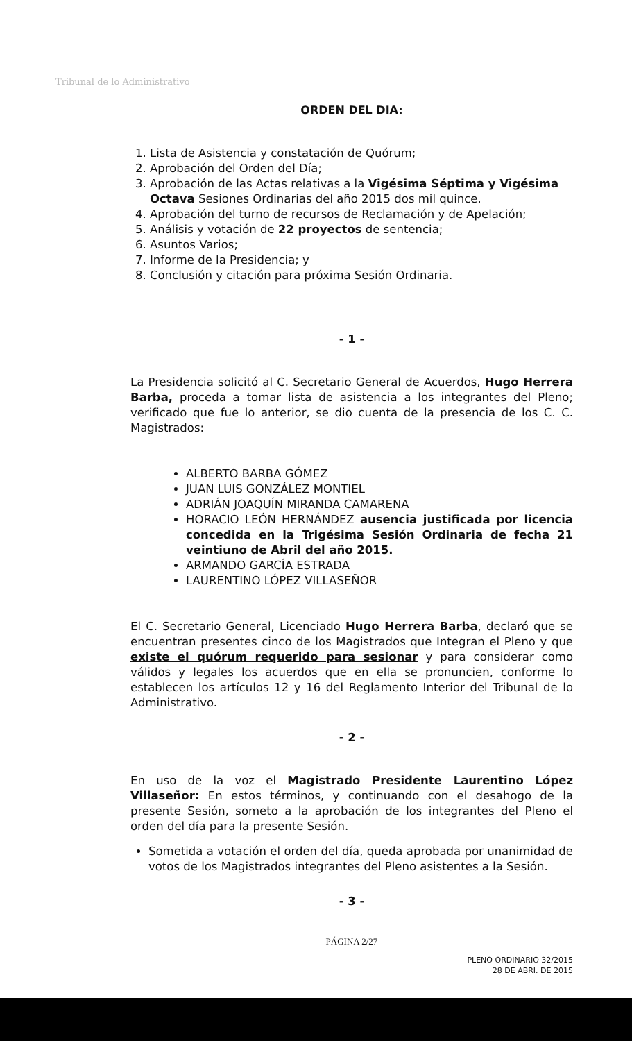Tribunal de lo Administrativo
ORDEN DEL DIA:
1. Lista de Asistencia y constatación de Quórum;
2. Aprobación del Orden del Día;
3. Aprobación de las Actas relativas a la Vigésima Séptima y Vigésima Octava Sesiones Ordinarias del año 2015 dos mil quince.
4. Aprobación del turno de recursos de Reclamación y de Apelación;
5. Análisis y votación de 22 proyectos de sentencia;
6. Asuntos Varios;
7. Informe de la Presidencia; y
8. Conclusión y citación para próxima Sesión Ordinaria.
- 1 -
La Presidencia solicitó al C. Secretario General de Acuerdos, Hugo Herrera Barba, proceda a tomar lista de asistencia a los integrantes del Pleno; verificado que fue lo anterior, se dio cuenta de la presencia de los C. C. Magistrados:
ALBERTO BARBA GÓMEZ
JUAN LUIS GONZÁLEZ MONTIEL
ADRIÁN JOAQUÍN MIRANDA CAMARENA
HORACIO LEÓN HERNÁNDEZ ausencia justificada por licencia concedida en la Trigésima Sesión Ordinaria de fecha 21 veintiuno de Abril del año 2015.
ARMANDO GARCÍA ESTRADA
LAURENTINO LÓPEZ VILLASEÑOR
El C. Secretario General, Licenciado Hugo Herrera Barba, declaró que se encuentran presentes cinco de los Magistrados que Integran el Pleno y que existe el quórum requerido para sesionar y para considerar como válidos y legales los acuerdos que en ella se pronuncien, conforme lo establecen los artículos 12 y 16 del Reglamento Interior del Tribunal de lo Administrativo.
- 2 -
En uso de la voz el Magistrado Presidente Laurentino López Villaseñor: En estos términos, y continuando con el desahogo de la presente Sesión, someto a la aprobación de los integrantes del Pleno el orden del día para la presente Sesión.
Sometida a votación el orden del día, queda aprobada por unanimidad de votos de los Magistrados integrantes del Pleno asistentes a la Sesión.
- 3 -
PÁGINA 2/27
PLENO ORDINARIO 32/2015
28 DE ABRI. DE 2015